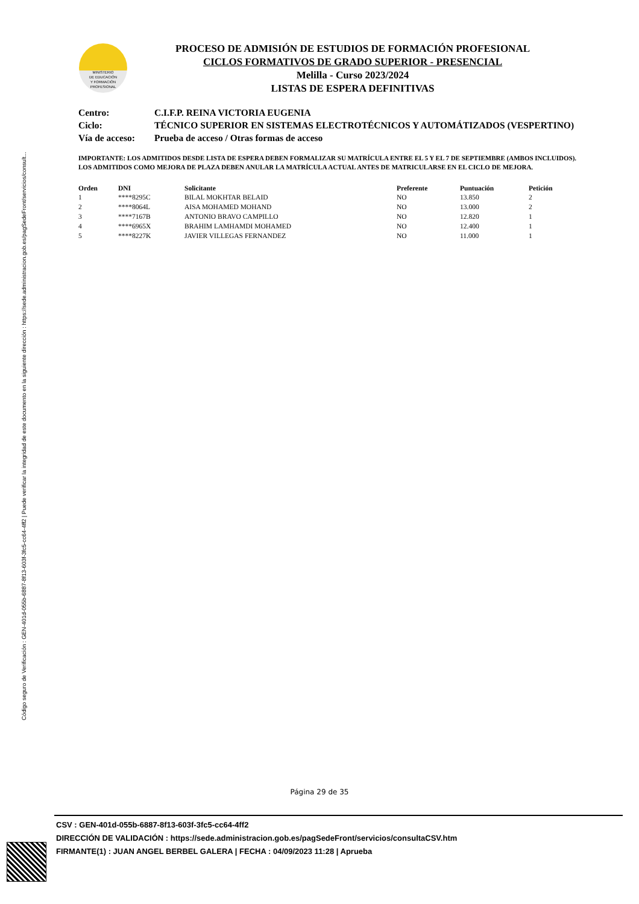Código seguro de Verificación : GEN-401d-055b-6887-8f13-603f-3fc5-cc64-4ff2 | Puede verificar la integridad de este documento en la siguiente dirección : https://sede.administracion.gob.es/pagSedeFront/servicios/consult...
MINISTERIO
DE EDUCACIÓN
Y FORMACIÓN
PROFESIONAL
PROCESO DE ADMISIÓN DE ESTUDIOS DE FORMACIÓN PROFESIONAL
CICLOS FORMATIVOS DE GRADO SUPERIOR - PRESENCIAL
Melilla - Curso 2023/2024
LISTAS DE ESPERA DEFINITIVAS
| Centro: | C.I.F.P. REINA VICTORIA EUGENIA |
| Ciclo: | TÉCNICO SUPERIOR EN SISTEMAS ELECTROTÉCNICOS Y AUTOMÁTIZADOS (VESPERTINO) |
| Vía de acceso: | Prueba de acceso / Otras formas de acceso |
IMPORTANTE: LOS ADMITIDOS DESDE LISTA DE ESPERA DEBEN FORMALIZAR SU MATRÍCULA ENTRE EL 5 Y EL 7 DE SEPTIEMBRE (AMBOS INCLUIDOS). LOS ADMITIDOS COMO MEJORA DE PLAZA DEBEN ANULAR LA MATRÍCULA ACTUAL ANTES DE MATRICULARSE EN EL CICLO DE MEJORA.
| Orden | DNI | Solicitante | Preferente | Puntuación | Petición |
| --- | --- | --- | --- | --- | --- |
| 1 | ****8295C | BILAL MOKHTAR BELAID | NO | 13.850 | 2 |
| 2 | ****8064L | AISA MOHAMED MOHAND | NO | 13.000 | 2 |
| 3 | ****7167B | ANTONIO BRAVO CAMPILLO | NO | 12.820 | 1 |
| 4 | ****6965X | BRAHIM LAMHAMDI MOHAMED | NO | 12.400 | 1 |
| 5 | ****8227K | JAVIER VILLEGAS FERNANDEZ | NO | 11.000 | 1 |
Página 29 de 35
CSV : GEN-401d-055b-6887-8f13-603f-3fc5-cc64-4ff2
DIRECCIÓN DE VALIDACIÓN : https://sede.administracion.gob.es/pagSedeFront/servicios/consultaCSV.htm
FIRMANTE(1) : JUAN ANGEL BERBEL GALERA | FECHA : 04/09/2023 11:28 | Aprueba